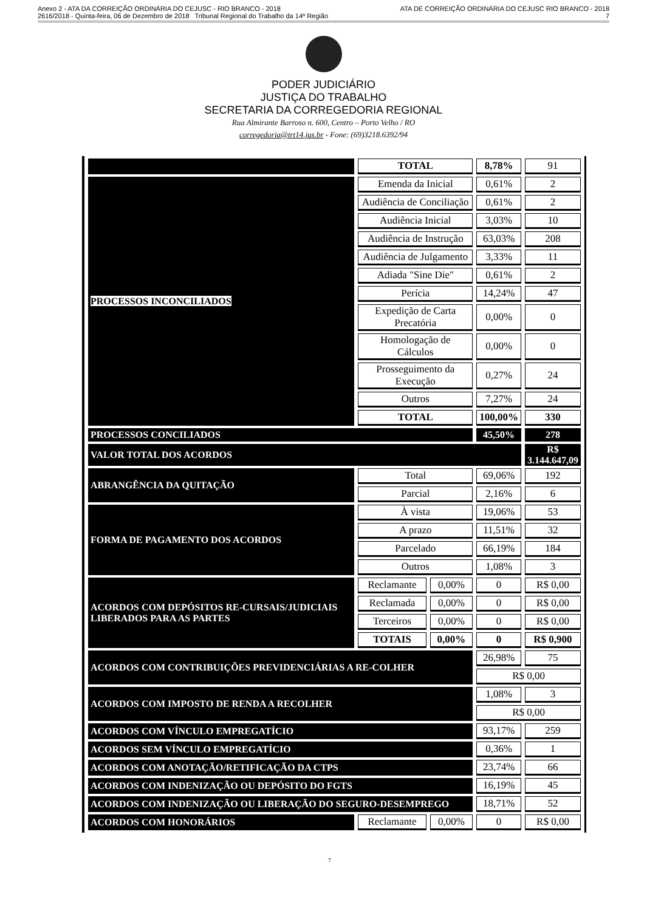Anexo 2 - ATA DA CORREIÇÃO ORDINÁRIA DO CEJUSC - RIO BRANCO - 2018 ATA DE CORREIÇÃO ORDINÁRIA DO CEJUSC RIO BRANCO - 2018
2616/2018 - Quinta-feira, 06 de Dezembro de 2018 Tribunal Regional do Trabalho da 14ª Região 7
PODER JUDICIÁRIO
JUSTIÇA DO TRABALHO
SECRETARIA DA CORREGEDORIA REGIONAL
Rua Almirante Barroso n. 600, Centro – Porto Velho / RO
corregedoria@trt14.jus.br - Fone: (69)3218.6392/94
| | TOTAL | | 8,78% | 91 |
| PROCESSOS INCONCILIADOS | Emenda da Inicial | | 0,61% | 2 |
| | Audiência de Conciliação | | 0,61% | 2 |
| | Audiência Inicial | | 3,03% | 10 |
| | Audiência de Instrução | | 63,03% | 208 |
| | Audiência de Julgamento | | 3,33% | 11 |
| | Adiada "Sine Die" | | 0,61% | 2 |
| | Perícia | | 14,24% | 47 |
| | Expedição de Carta Precatória | | 0,00% | 0 |
| | Homologação de Cálculos | | 0,00% | 0 |
| | Prosseguimento da Execução | | 0,27% | 24 |
| | Outros | | 7,27% | 24 |
| | TOTAL | | 100,00% | 330 |
| PROCESSOS CONCILIADOS | | | 45,50% | 278 |
| VALOR TOTAL DOS ACORDOS | | | | R$ 3.144.647,09 |
| ABRANGÊNCIA DA QUITAÇÃO | Total | | 69,06% | 192 |
| | Parcial | | 2,16% | 6 |
| FORMA DE PAGAMENTO DOS ACORDOS | À vista | | 19,06% | 53 |
| | A prazo | | 11,51% | 32 |
| | Parcelado | | 66,19% | 184 |
| | Outros | | 1,08% | 3 |
| ACORDOS COM DEPÓSITOS RE-CURSAIS/JUDICIAIS LIBERADOS PARA AS PARTES | Reclamante | 0,00% | 0 | R$ 0,00 |
| | Reclamada | 0,00% | 0 | R$ 0,00 |
| | Terceiros | 0,00% | 0 | R$ 0,00 |
| | TOTAIS | 0,00% | 0 | R$ 0,900 |
| ACORDOS COM CONTRIBUIÇÕES PREVIDENCIÁRIAS A RE-COLHER | | | 26,98% | 75 |
| | | | R$ 0,00 | |
| ACORDOS COM IMPOSTO DE RENDA A RECOLHER | | | 1,08% | 3 |
| | | | R$ 0,00 | |
| ACORDOS COM VÍNCULO EMPREGATÍCIO | | | 93,17% | 259 |
| ACORDOS SEM VÍNCULO EMPREGATÍCIO | | | 0,36% | 1 |
| ACORDOS COM ANOTAÇÃO/RETIFICAÇÃO DA CTPS | | | 23,74% | 66 |
| ACORDOS COM INDENIZAÇÃO OU DEPÓSITO DO FGTS | | | 16,19% | 45 |
| ACORDOS COM INDENIZAÇÃO OU LIBERAÇÃO DO SEGURO-DESEMPREGO | | | 18,71% | 52 |
| ACORDOS COM HONORÁRIOS | Reclamante | 0,00% | 0 | R$ 0,00 |
7